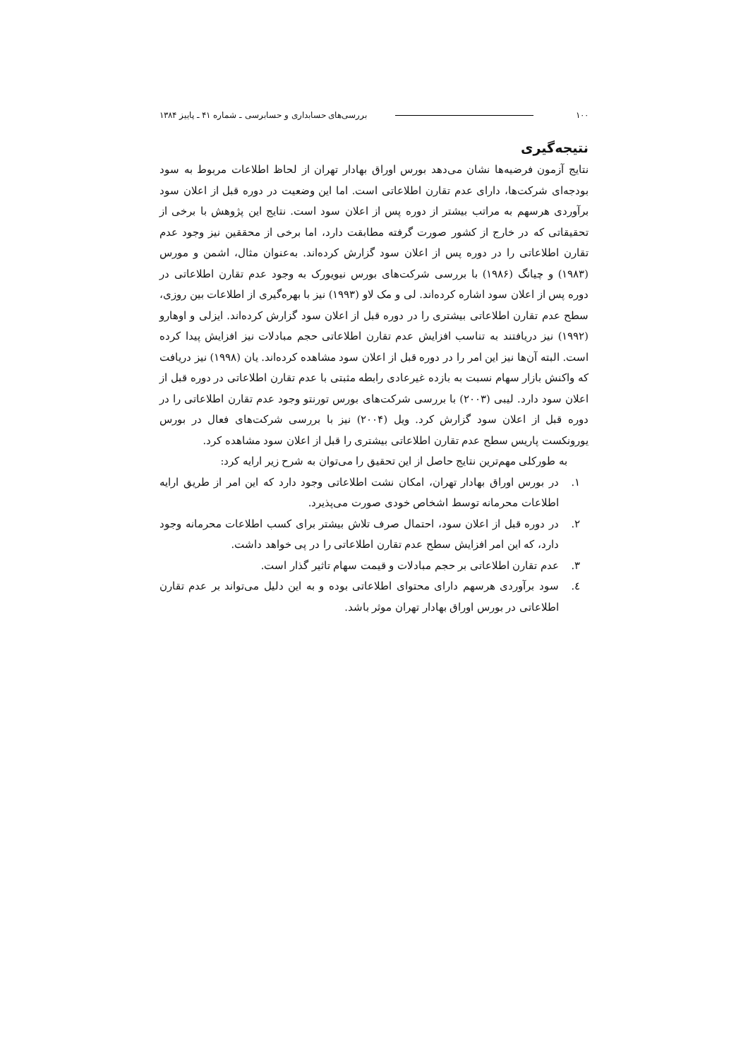۱۰۰ بررسی‌های حسابداری و حسابرسی ـ شماره ۴۱ ـ پاییز ۱۳۸۴
نتیجه‌گیری
نتایج آزمون فرضیه‌ها نشان می‌دهد بورس اوراق بهادار تهران از لحاظ اطلاعات مربوط به سود بودجه‌ای شرکت‌ها، دارای عدم تقارن اطلاعاتی است. اما این وضعیت در دوره قبل از اعلان سود برآوردی هرسهم به مراتب بیشتر از دوره پس از اعلان سود است. نتایج این پژوهش با برخی از تحقیقاتی که در خارج از کشور صورت گرفته مطابقت دارد، اما برخی از محققین نیز وجود عدم تقارن اطلاعاتی را در دوره پس از اعلان سود گزارش کرده‌اند. به‌عنوان مثال، اشمن و مورس (۱۹۸۳) و چیانگ (۱۹۸۶) با بررسی شرکت‌های بورس نیویورک به وجود عدم تقارن اطلاعاتی در دوره پس از اعلان سود اشاره کرده‌اند. لی و مک لاو (۱۹۹۳) نیز با بهره‌گیری از اطلاعات بین روزی، سطح عدم تقارن اطلاعاتی بیشتری را در دوره قبل از اعلان سود گزارش کرده‌اند. ایزلی و اوهارو (۱۹۹۲) نیز دریافتند به تناسب افزایش عدم تقارن اطلاعاتی حجم مبادلات نیز افزایش پیدا کرده است. البته آن‌ها نیز این امر را در دوره قبل از اعلان سود مشاهده کرده‌اند. یان (۱۹۹۸) نیز دریافت که واکنش بازار سهام نسبت به بازده غیرعادی رابطه مثبتی با عدم تقارن اطلاعاتی در دوره قبل از اعلان سود دارد. لیبی (۲۰۰۳) با بررسی شرکت‌های بورس تورنتو وجود عدم تقارن اطلاعاتی را در دوره قبل از اعلان سود گزارش کرد. ویل (۲۰۰۴) نیز با بررسی شرکت‌های فعال در بورس یورونکست پاریس سطح عدم تقارن اطلاعاتی بیشتری را قبل از اعلان سود مشاهده کرد.
به طورکلی مهم‌ترین نتایج حاصل از این تحقیق را می‌توان به شرح زیر ارایه کرد:
۱. در بورس اوراق بهادار تهران، امکان نشت اطلاعاتی وجود دارد که این امر از طریق ارایه اطلاعات محرمانه توسط اشخاص خودی صورت می‌پذیرد.
۲. در دوره قبل از اعلان سود، احتمال صرف تلاش بیشتر برای کسب اطلاعات محرمانه وجود دارد، که این امر افزایش سطح عدم تقارن اطلاعاتی را در پی خواهد داشت.
۳. عدم تقارن اطلاعاتی بر حجم مبادلات و قیمت سهام تاثیر گذار است.
٤. سود برآوردی هرسهم دارای محتوای اطلاعاتی بوده و به این دلیل می‌تواند بر عدم تقارن اطلاعاتی در بورس اوراق بهادار تهران موثر باشد.